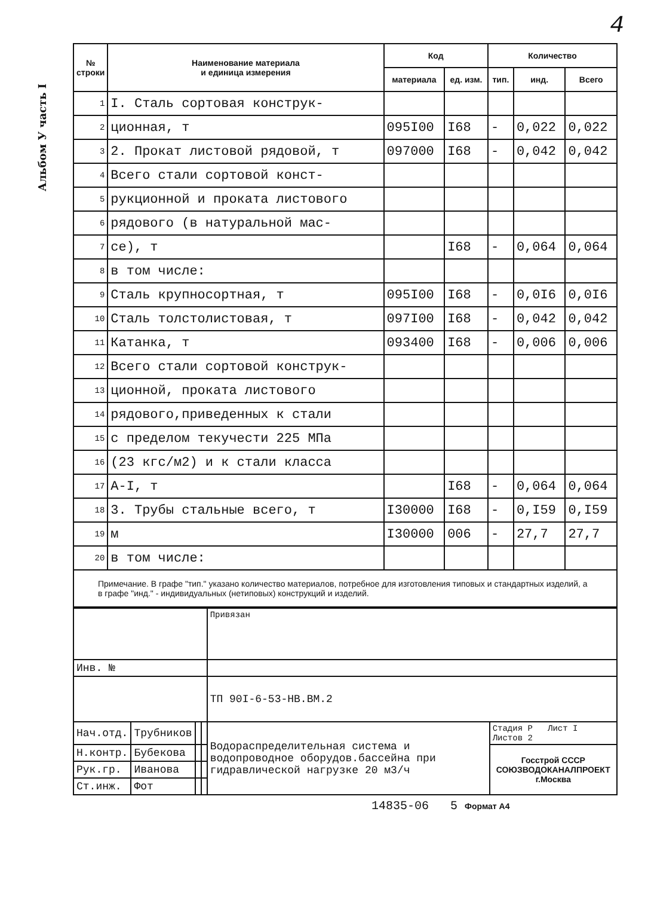Альбом У часть I
4
| № строки | Наименование материала и единица измерения | Код | | Количество | | |
| --- | --- | --- | --- | --- | --- | --- |
| | | материала | ед. изм. | тип. | инд. | Всего |
| 1 | I. Сталь сортовая конструк- | | | | | |
| 2 | ционная, т | 095I00 | I68 | - | 0,022 | 0,022 |
| 3 | 2. Прокат листовой рядовой, т | 097000 | I68 | - | 0,042 | 0,042 |
| 4 | Всего стали сортовой конст- | | | | | |
| 5 | рукционной и проката листового | | | | | |
| 6 | рядового (в натуральной мас- | | | | | |
| 7 | се), т | | I68 | - | 0,064 | 0,064 |
| 8 | в том числе: | | | | | |
| 9 | Сталь крупносортная, т | 095I00 | I68 | - | 0,0I6 | 0,0I6 |
| 10 | Сталь толстолистовая, т | 097I00 | I68 | - | 0,042 | 0,042 |
| 11 | Катанка, т | 093400 | I68 | - | 0,006 | 0,006 |
| 12 | Всего стали сортовой конструк- | | | | | |
| 13 | ционной, проката листового | | | | | |
| 14 | рядового,приведенных к стали | | | | | |
| 15 | с пределом текучести 225 МПа | | | | | |
| 16 | (23 кгс/м2) и к стали класса | | | | | |
| 17 | A-I, т | | I68 | - | 0,064 | 0,064 |
| 18 | 3. Трубы стальные всего, т | I30000 | I68 | - | 0,I59 | 0,I59 |
| 19 | м | I30000 | 006 | - | 27,7 | 27,7 |
| 20 | в том числе: | | | | | |
Примечание. В графе "тип." указано количество материалов, потребное для изготовления типовых и стандартных изделий, а в графе "инд." - индивидуальных (нетиповых) конструкций и изделий.
| | | | | Привязан | |
| Инв. № | | | | | |
| | | | | ТП 90I-6-53-НВ.ВМ.2 | |
| Нач.отд. | Трубников | | | Водораспределительная система и водопроводное оборудов.бассейна при гидравлической нагрузке 20 м3/ч | Стадия Р Лист I Листов 2 |
| Н.контр. | Бубекова | | | | Госстрой СССР СОЮЗВОДОКАНАЛПРОЕКТ г.Москва |
| Рук.гр. | Иванова | | | | |
| Ст.инж. | Фот | | | | |
14835-06 5 Формат А4